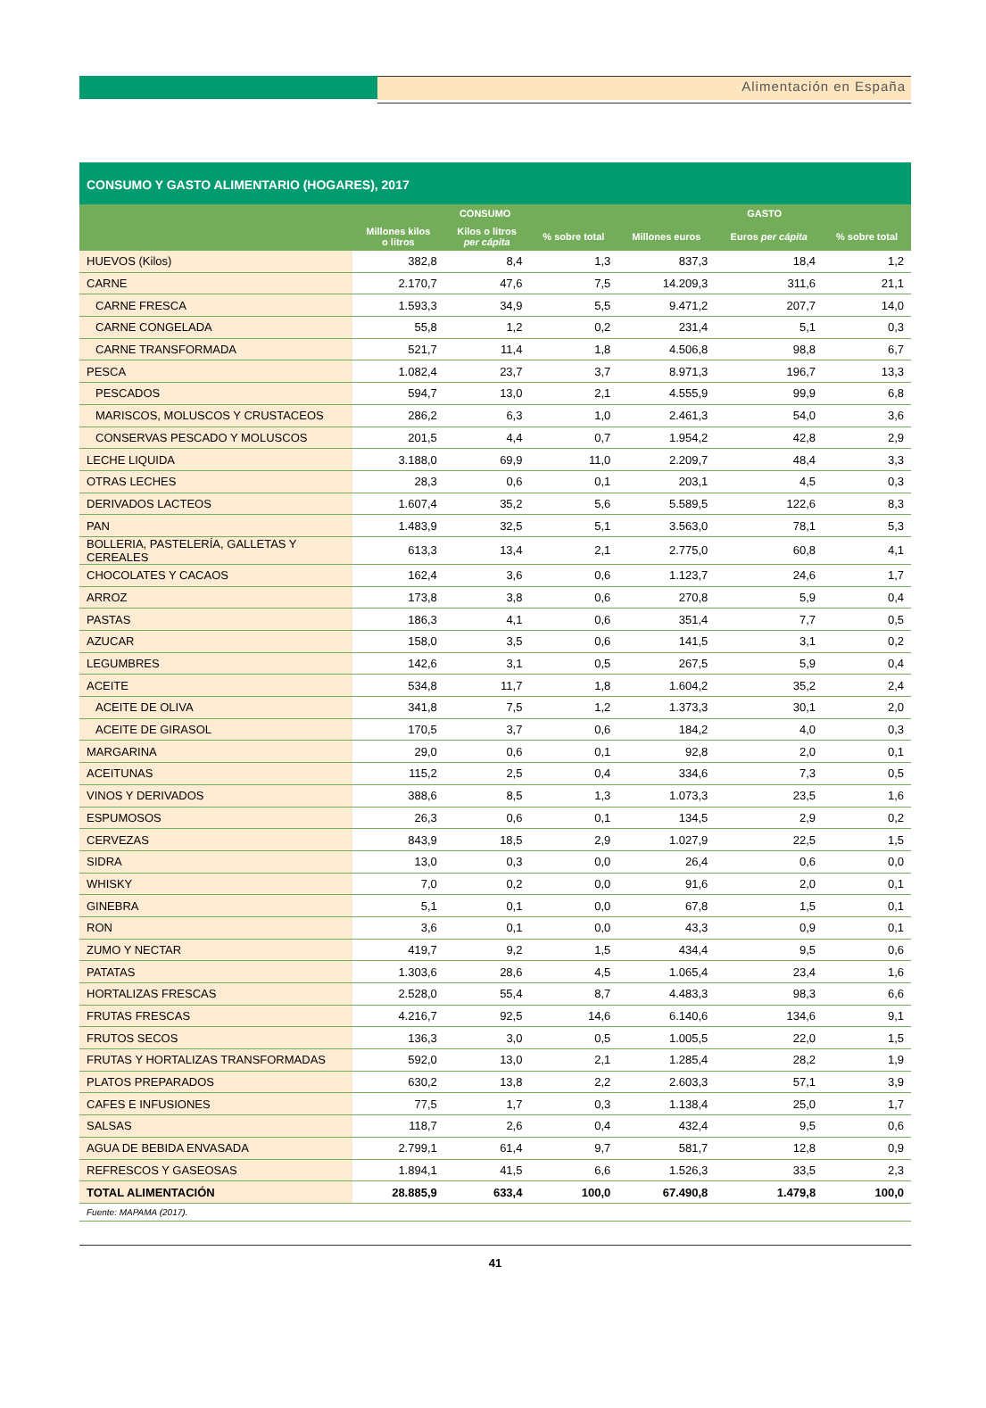Alimentación en España
CONSUMO Y GASTO ALIMENTARIO (HOGARES), 2017
| | CONSUMO | | | GASTO | | |
| --- | --- | --- | --- | --- | --- | --- |
| | Millones kilos o litros | Kilos o litros per cápita | % sobre total | Millones euros | Euros per cápita | % sobre total |
| HUEVOS (Kilos) | 382,8 | 8,4 | 1,3 | 837,3 | 18,4 | 1,2 |
| CARNE | 2.170,7 | 47,6 | 7,5 | 14.209,3 | 311,6 | 21,1 |
| CARNE FRESCA | 1.593,3 | 34,9 | 5,5 | 9.471,2 | 207,7 | 14,0 |
| CARNE CONGELADA | 55,8 | 1,2 | 0,2 | 231,4 | 5,1 | 0,3 |
| CARNE TRANSFORMADA | 521,7 | 11,4 | 1,8 | 4.506,8 | 98,8 | 6,7 |
| PESCA | 1.082,4 | 23,7 | 3,7 | 8.971,3 | 196,7 | 13,3 |
| PESCADOS | 594,7 | 13,0 | 2,1 | 4.555,9 | 99,9 | 6,8 |
| MARISCOS, MOLUSCOS Y CRUSTACEOS | 286,2 | 6,3 | 1,0 | 2.461,3 | 54,0 | 3,6 |
| CONSERVAS PESCADO Y MOLUSCOS | 201,5 | 4,4 | 0,7 | 1.954,2 | 42,8 | 2,9 |
| LECHE LIQUIDA | 3.188,0 | 69,9 | 11,0 | 2.209,7 | 48,4 | 3,3 |
| OTRAS LECHES | 28,3 | 0,6 | 0,1 | 203,1 | 4,5 | 0,3 |
| DERIVADOS LACTEOS | 1.607,4 | 35,2 | 5,6 | 5.589,5 | 122,6 | 8,3 |
| PAN | 1.483,9 | 32,5 | 5,1 | 3.563,0 | 78,1 | 5,3 |
| BOLLERIA, PASTELERÍA, GALLETAS Y CEREALES | 613,3 | 13,4 | 2,1 | 2.775,0 | 60,8 | 4,1 |
| CHOCOLATES Y CACAOS | 162,4 | 3,6 | 0,6 | 1.123,7 | 24,6 | 1,7 |
| ARROZ | 173,8 | 3,8 | 0,6 | 270,8 | 5,9 | 0,4 |
| PASTAS | 186,3 | 4,1 | 0,6 | 351,4 | 7,7 | 0,5 |
| AZUCAR | 158,0 | 3,5 | 0,6 | 141,5 | 3,1 | 0,2 |
| LEGUMBRES | 142,6 | 3,1 | 0,5 | 267,5 | 5,9 | 0,4 |
| ACEITE | 534,8 | 11,7 | 1,8 | 1.604,2 | 35,2 | 2,4 |
| ACEITE DE OLIVA | 341,8 | 7,5 | 1,2 | 1.373,3 | 30,1 | 2,0 |
| ACEITE DE GIRASOL | 170,5 | 3,7 | 0,6 | 184,2 | 4,0 | 0,3 |
| MARGARINA | 29,0 | 0,6 | 0,1 | 92,8 | 2,0 | 0,1 |
| ACEITUNAS | 115,2 | 2,5 | 0,4 | 334,6 | 7,3 | 0,5 |
| VINOS Y DERIVADOS | 388,6 | 8,5 | 1,3 | 1.073,3 | 23,5 | 1,6 |
| ESPUMOSOS | 26,3 | 0,6 | 0,1 | 134,5 | 2,9 | 0,2 |
| CERVEZAS | 843,9 | 18,5 | 2,9 | 1.027,9 | 22,5 | 1,5 |
| SIDRA | 13,0 | 0,3 | 0,0 | 26,4 | 0,6 | 0,0 |
| WHISKY | 7,0 | 0,2 | 0,0 | 91,6 | 2,0 | 0,1 |
| GINEBRA | 5,1 | 0,1 | 0,0 | 67,8 | 1,5 | 0,1 |
| RON | 3,6 | 0,1 | 0,0 | 43,3 | 0,9 | 0,1 |
| ZUMO Y NECTAR | 419,7 | 9,2 | 1,5 | 434,4 | 9,5 | 0,6 |
| PATATAS | 1.303,6 | 28,6 | 4,5 | 1.065,4 | 23,4 | 1,6 |
| HORTALIZAS FRESCAS | 2.528,0 | 55,4 | 8,7 | 4.483,3 | 98,3 | 6,6 |
| FRUTAS FRESCAS | 4.216,7 | 92,5 | 14,6 | 6.140,6 | 134,6 | 9,1 |
| FRUTOS SECOS | 136,3 | 3,0 | 0,5 | 1.005,5 | 22,0 | 1,5 |
| FRUTAS Y HORTALIZAS TRANSFORMADAS | 592,0 | 13,0 | 2,1 | 1.285,4 | 28,2 | 1,9 |
| PLATOS PREPARADOS | 630,2 | 13,8 | 2,2 | 2.603,3 | 57,1 | 3,9 |
| CAFES E INFUSIONES | 77,5 | 1,7 | 0,3 | 1.138,4 | 25,0 | 1,7 |
| SALSAS | 118,7 | 2,6 | 0,4 | 432,4 | 9,5 | 0,6 |
| AGUA DE BEBIDA ENVASADA | 2.799,1 | 61,4 | 9,7 | 581,7 | 12,8 | 0,9 |
| REFRESCOS Y GASEOSAS | 1.894,1 | 41,5 | 6,6 | 1.526,3 | 33,5 | 2,3 |
| TOTAL ALIMENTACIÓN | 28.885,9 | 633,4 | 100,0 | 67.490,8 | 1.479,8 | 100,0 |
Fuente: MAPAMA (2017).
41